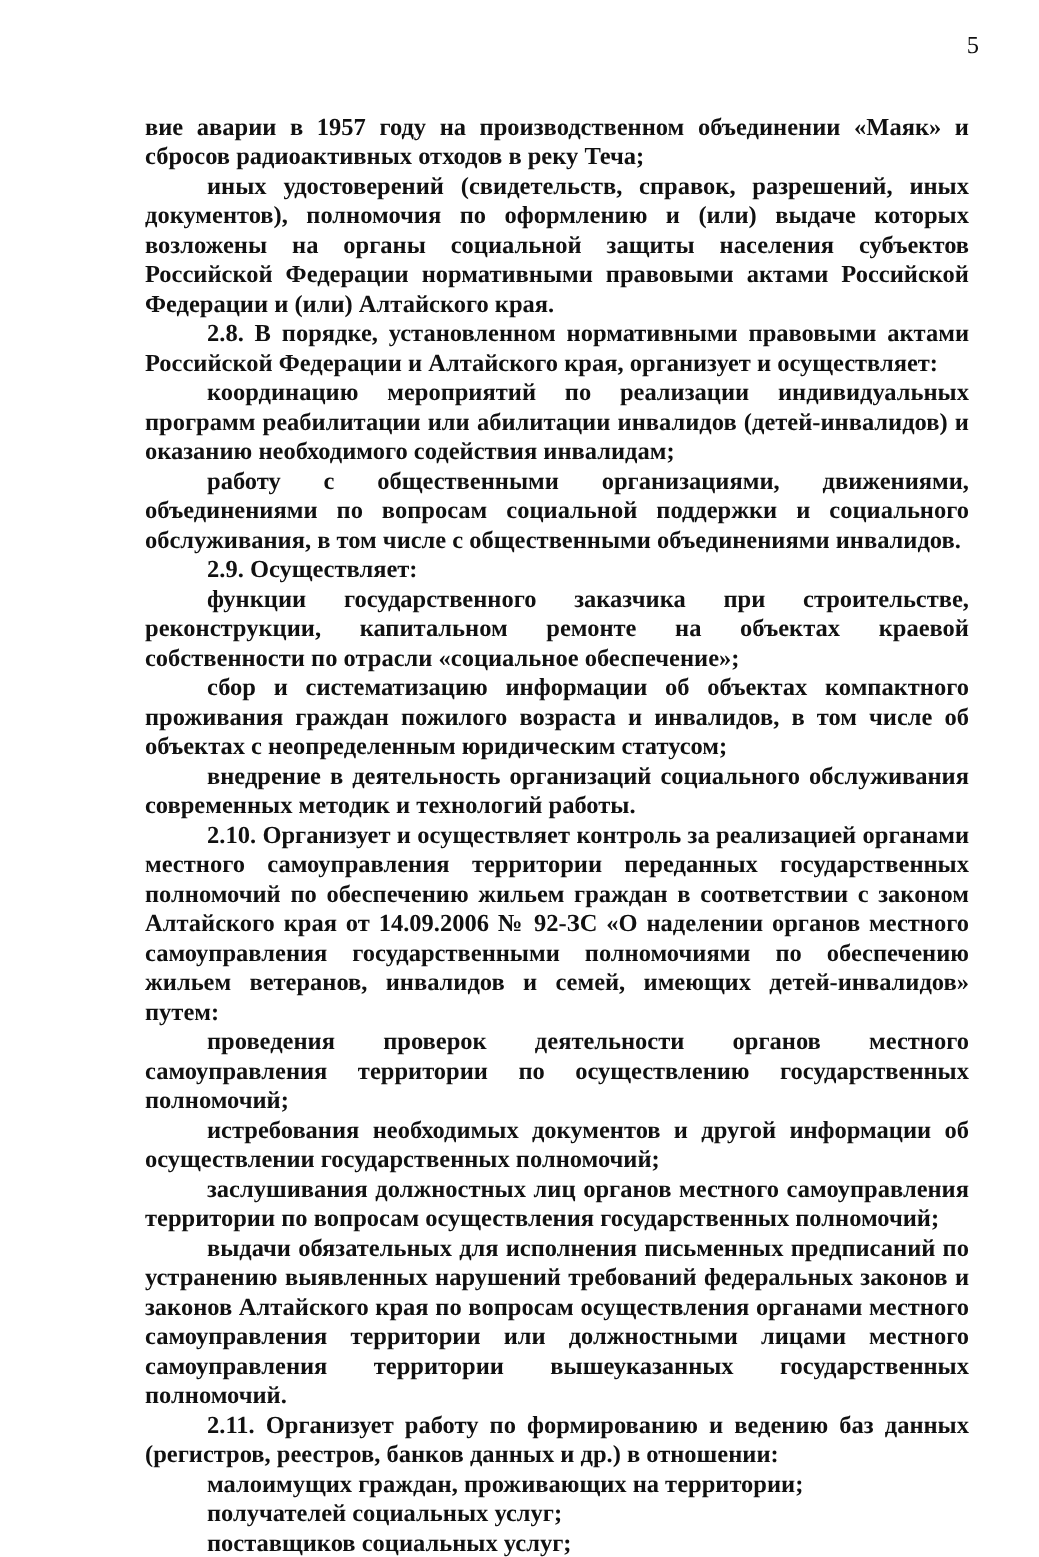5
вие аварии в 1957 году на производственном объединении «Маяк» и сбросов радиоактивных отходов в реку Теча;
иных удостоверений (свидетельств, справок, разрешений, иных документов), полномочия по оформлению и (или) выдаче которых возложены на органы социальной защиты населения субъектов Российской Федерации нормативными правовыми актами Российской Федерации и (или) Алтайского края.
2.8. В порядке, установленном нормативными правовыми актами Российской Федерации и Алтайского края, организует и осуществляет:
координацию мероприятий по реализации индивидуальных программ реабилитации или абилитации инвалидов (детей-инвалидов) и оказанию необходимого содействия инвалидам;
работу с общественными организациями, движениями, объединениями по вопросам социальной поддержки и социального обслуживания, в том числе с общественными объединениями инвалидов.
2.9. Осуществляет:
функции государственного заказчика при строительстве, реконструкции, капитальном ремонте на объектах краевой собственности по отрасли «социальное обеспечение»;
сбор и систематизацию информации об объектах компактного проживания граждан пожилого возраста и инвалидов, в том числе об объектах с неопределенным юридическим статусом;
внедрение в деятельность организаций социального обслуживания современных методик и технологий работы.
2.10. Организует и осуществляет контроль за реализацией органами местного самоуправления территории переданных государственных полномочий по обеспечению жильем граждан в соответствии с законом Алтайского края от 14.09.2006 № 92-ЗС «О наделении органов местного самоуправления государственными полномочиями по обеспечению жильем ветеранов, инвалидов и семей, имеющих детей-инвалидов» путем:
проведения проверок деятельности органов местного самоуправления территории по осуществлению государственных полномочий;
истребования необходимых документов и другой информации об осуществлении государственных полномочий;
заслушивания должностных лиц органов местного самоуправления территории по вопросам осуществления государственных полномочий;
выдачи обязательных для исполнения письменных предписаний по устранению выявленных нарушений требований федеральных законов и законов Алтайского края по вопросам осуществления органами местного самоуправления территории или должностными лицами местного самоуправления территории вышеуказанных государственных полномочий.
2.11. Организует работу по формированию и ведению баз данных (регистров, реестров, банков данных и др.) в отношении:
малоимущих граждан, проживающих на территории;
получателей социальных услуг;
поставщиков социальных услуг;